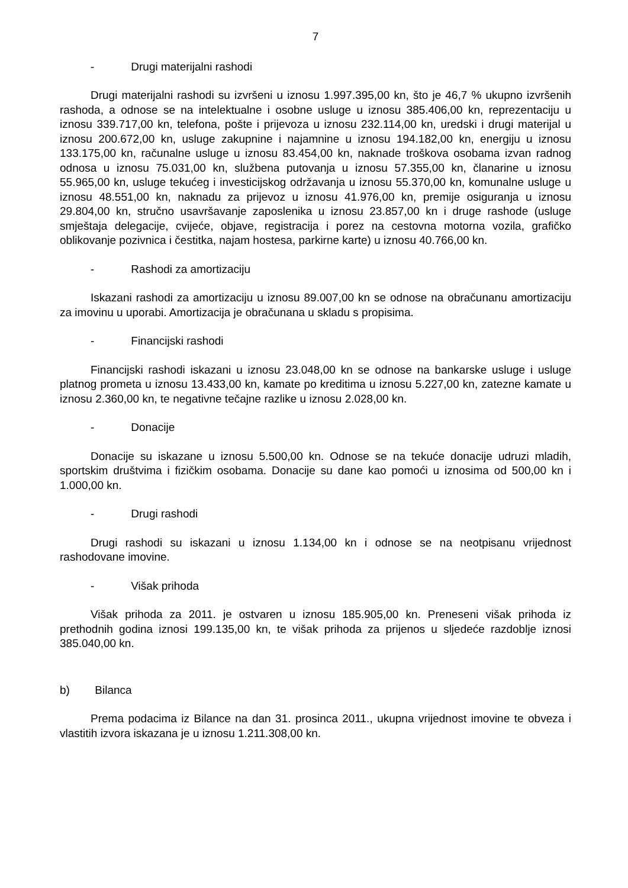7
- Drugi materijalni rashodi
Drugi materijalni rashodi su izvršeni u iznosu 1.997.395,00 kn, što je 46,7 % ukupno izvršenih rashoda, a odnose se na intelektualne i osobne usluge u iznosu 385.406,00 kn, reprezentaciju u iznosu 339.717,00 kn, telefona, pošte i prijevoza u iznosu 232.114,00 kn, uredski i drugi materijal u iznosu 200.672,00 kn, usluge zakupnine i najamnine u iznosu 194.182,00 kn, energiju u iznosu 133.175,00 kn, računalne usluge u iznosu 83.454,00 kn, naknade troškova osobama izvan radnog odnosa u iznosu 75.031,00 kn, službena putovanja u iznosu 57.355,00 kn, članarine u iznosu 55.965,00 kn, usluge tekućeg i investicijskog održavanja u iznosu 55.370,00 kn, komunalne usluge u iznosu 48.551,00 kn, naknadu za prijevoz u iznosu 41.976,00 kn, premije osiguranja u iznosu 29.804,00 kn, stručno usavršavanje zaposlenika u iznosu 23.857,00 kn i druge rashode (usluge smještaja delegacije, cvijeće, objave, registracija i porez na cestovna motorna vozila, grafičko oblikovanje pozivnica i čestitka, najam hostesa, parkirne karte) u iznosu 40.766,00 kn.
- Rashodi za amortizaciju
Iskazani rashodi za amortizaciju u iznosu 89.007,00 kn se odnose na obračunanu amortizaciju za imovinu u uporabi. Amortizacija je obračunana u skladu s propisima.
- Financijski rashodi
Financijski rashodi iskazani u iznosu 23.048,00 kn se odnose na bankarske usluge i usluge platnog prometa u iznosu 13.433,00 kn, kamate po kreditima u iznosu 5.227,00 kn, zatezne kamate u iznosu 2.360,00 kn, te negativne tečajne razlike u iznosu 2.028,00 kn.
- Donacije
Donacije su iskazane u iznosu 5.500,00 kn. Odnose se na tekuće donacije udruzi mladih, sportskim društvima i fizičkim osobama. Donacije su dane kao pomoći u iznosima od 500,00 kn i 1.000,00 kn.
- Drugi rashodi
Drugi rashodi su iskazani u iznosu 1.134,00 kn i odnose se na neotpisanu vrijednost rashodovane imovine.
- Višak prihoda
Višak prihoda za 2011. je ostvaren u iznosu 185.905,00 kn. Preneseni višak prihoda iz prethodnih godina iznosi 199.135,00 kn, te višak prihoda za prijenos u sljedeće razdoblje iznosi 385.040,00 kn.
b) Bilanca
Prema podacima iz Bilance na dan 31. prosinca 2011., ukupna vrijednost imovine te obveza i vlastitih izvora iskazana je u iznosu 1.211.308,00 kn.